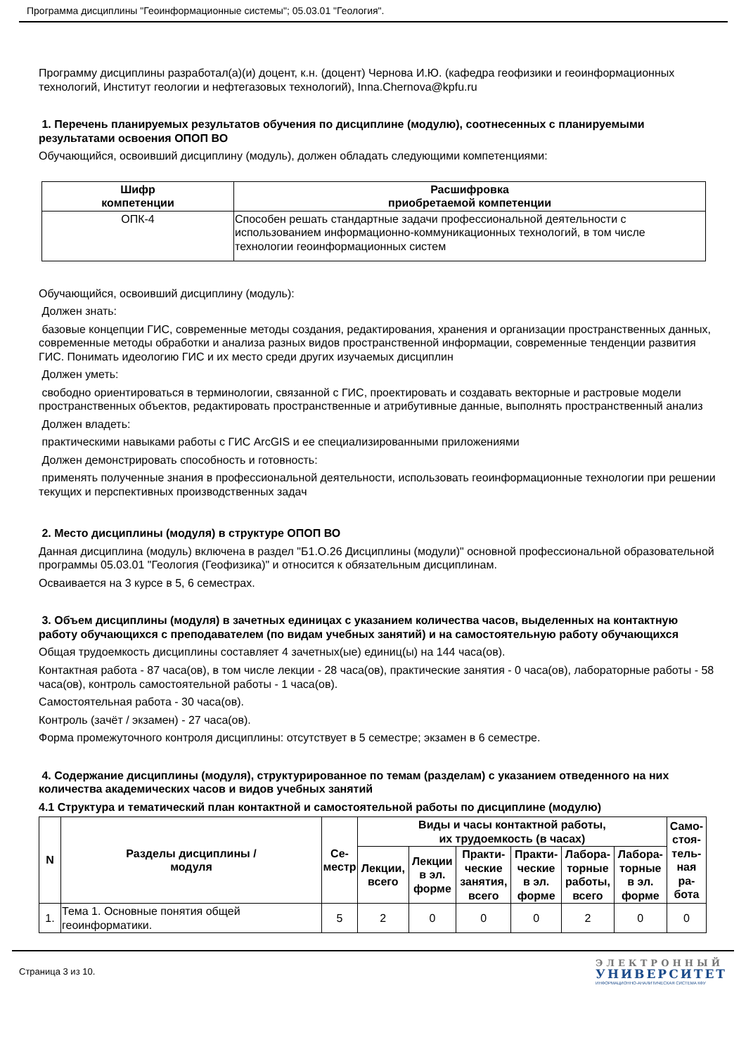Программа дисциплины "Геоинформационные системы"; 05.03.01 "Геология".
Программу дисциплины разработал(а)(и) доцент, к.н. (доцент) Чернова И.Ю. (кафедра геофизики и геоинформационных технологий, Институт геологии и нефтегазовых технологий), Inna.Chernova@kpfu.ru
1. Перечень планируемых результатов обучения по дисциплине (модулю), соотнесенных с планируемыми результатами освоения ОПОП ВО
Обучающийся, освоивший дисциплину (модуль), должен обладать следующими компетенциями:
| Шифр компетенции | Расшифровка приобретаемой компетенции |
| --- | --- |
| ОПК-4 | Способен решать стандартные задачи профессиональной деятельности с использованием информационно-коммуникационных технологий, в том числе технологии геоинформационных систем |
Обучающийся, освоивший дисциплину (модуль):
Должен знать:
базовые концепции ГИС, современные методы создания, редактирования, хранения и организации пространственных данных, современные методы обработки и анализа разных видов пространственной информации, современные тенденции развития ГИС. Понимать идеологию ГИС и их место среди других изучаемых дисциплин
Должен уметь:
свободно ориентироваться в терминологии, связанной с ГИС, проектировать и создавать векторные и растровые модели пространственных объектов, редактировать пространственные и атрибутивные данные, выполнять пространственный анализ
Должен владеть:
практическими навыками работы с ГИС ArcGIS и ее специализированными приложениями
Должен демонстрировать способность и готовность:
применять полученные знания в профессиональной деятельности, использовать геоинформационные технологии при решении текущих и перспективных производственных задач
2. Место дисциплины (модуля) в структуре ОПОП ВО
Данная дисциплина (модуль) включена в раздел "Б1.О.26 Дисциплины (модули)" основной профессиональной образовательной программы 05.03.01 "Геология (Геофизика)" и относится к обязательным дисциплинам.
Осваивается на 3 курсе в 5, 6 семестрах.
3. Объем дисциплины (модуля) в зачетных единицах с указанием количества часов, выделенных на контактную работу обучающихся с преподавателем (по видам учебных занятий) и на самостоятельную работу обучающихся
Общая трудоемкость дисциплины составляет 4 зачетных(ые) единиц(ы) на 144 часа(ов).
Контактная работа - 87 часа(ов), в том числе лекции - 28 часа(ов), практические занятия - 0 часа(ов), лабораторные работы - 58 часа(ов), контроль самостоятельной работы - 1 часа(ов).
Самостоятельная работа - 30 часа(ов).
Контроль (зачёт / экзамен) - 27 часа(ов).
Форма промежуточного контроля дисциплины: отсутствует в 5 семестре; экзамен в 6 семестре.
4. Содержание дисциплины (модуля), структурированное по темам (разделам) с указанием отведенного на них количества академических часов и видов учебных занятий
4.1 Структура и тематический план контактной и самостоятельной работы по дисциплине (модулю)
| N | Разделы дисциплины / модуля | Се- местр | | | | | | | | Виды и часы контактной работы, их трудоемкость (в часах) | Само- стоя- тель- ная ра- бота |
| --- | --- | --- | --- | --- | --- | --- | --- | --- | --- | --- | --- |
| | | | Лекции, всего | Лекции в эл. форме | Практи- ческие занятия, всего | Практи- ческие в эл. форме | Лабора- торные работы, всего | Лабора- торные в эл. форме | | | |
| 1. | Тема 1. Основные понятия общей геоинформатики. | 5 | 2 | 0 | 0 | 0 | 2 | 0 | 0 | | |
Страница 3 из 10.
ЭЛЕКТРОННЫЙ
УНИВЕРСИТЕТ
ИНФОРМАЦИОННО-АНАЛИТИЧЕСКАЯ СИСТЕМА КФУ